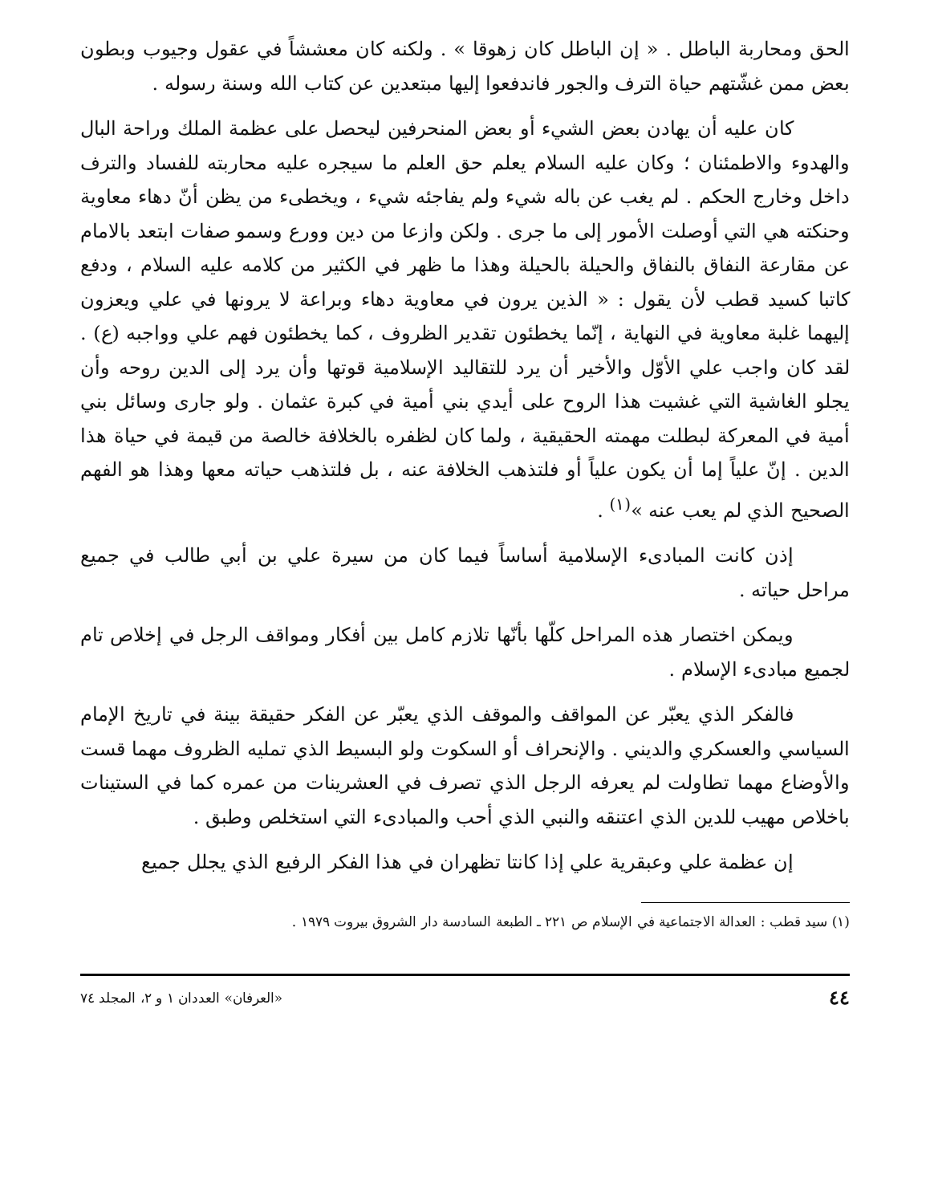الحق ومحاربة الباطل . « إن الباطل كان زهوقا » . ولكنه كان معششاً في عقول وجيوب وبطون بعض ممن غشّتهم حياة الترف والجور فاندفعوا إليها مبتعدين عن كتاب الله وسنة رسوله .
كان عليه أن يهادن بعض الشيء أو بعض المنحرفين ليحصل على عظمة الملك وراحة البال والهدوء والاطمئنان ؛ وكان عليه السلام يعلم حق العلم ما سيجره عليه محاربته للفساد والترف داخل وخارج الحكم . لم يغب عن باله شيء ولم يفاجئه شيء ، ويخطىء من يظن أنّ دهاء معاوية وحنكته هي التي أوصلت الأمور إلى ما جرى . ولكن وازعا من دين وورع وسمو صفات ابتعد بالامام عن مقارعة النفاق بالنفاق والحيلة بالحيلة وهذا ما ظهر في الكثير من كلامه عليه السلام ، ودفع كاتبا كسيد قطب لأن يقول : « الذين يرون في معاوية دهاء وبراعة لا يرونها في علي ويعزون إليهما غلبة معاوية في النهاية ، إنّما يخطئون تقدير الظروف ، كما يخطئون فهم علي وواجبه (ع) . لقد كان واجب علي الأوّل والأخير أن يرد للتقاليد الإسلامية قوتها وأن يرد إلى الدين روحه وأن يجلو الغاشية التي غشيت هذا الروح على أيدي بني أمية في كبرة عثمان . ولو جارى وسائل بني أمية في المعركة لبطلت مهمته الحقيقية ، ولما كان لظفره بالخلافة خالصة من قيمة في حياة هذا الدين . إنّ علياً إما أن يكون علياً أو فلتذهب الخلافة عنه ، بل فلتذهب حياته معها وهذا هو الفهم الصحيح الذي لم يعب عنه »<sup>(١)</sup> .
إذن كانت المبادىء الإسلامية أساساً فيما كان من سيرة علي بن أبي طالب في جميع مراحل حياته .
ويمكن اختصار هذه المراحل كلّها بأنّها تلازم كامل بين أفكار ومواقف الرجل في إخلاص تام لجميع مبادىء الإسلام .
فالفكر الذي يعبّر عن المواقف والموقف الذي يعبّر عن الفكر حقيقة بينة في تاريخ الإمام السياسي والعسكري والديني . والإنحراف أو السكوت ولو البسيط الذي تمليه الظروف مهما قست والأوضاع مهما تطاولت لم يعرفه الرجل الذي تصرف في العشرينات من عمره كما في الستينات باخلاص مهيب للدين الذي اعتنقه والنبي الذي أحب والمبادىء التي استخلص وطبق .
إن عظمة علي وعبقرية علي إذا كانتا تظهران في هذا الفكر الرفيع الذي يجلل جميع
(١) سيد قطب : العدالة الاجتماعية في الإسلام ص ٢٢١ ـ الطبعة السادسة دار الشروق بيروت ١٩٧٩ .
٤٤ «العرفان» العددان ١ و ٢، المجلد ٧٤